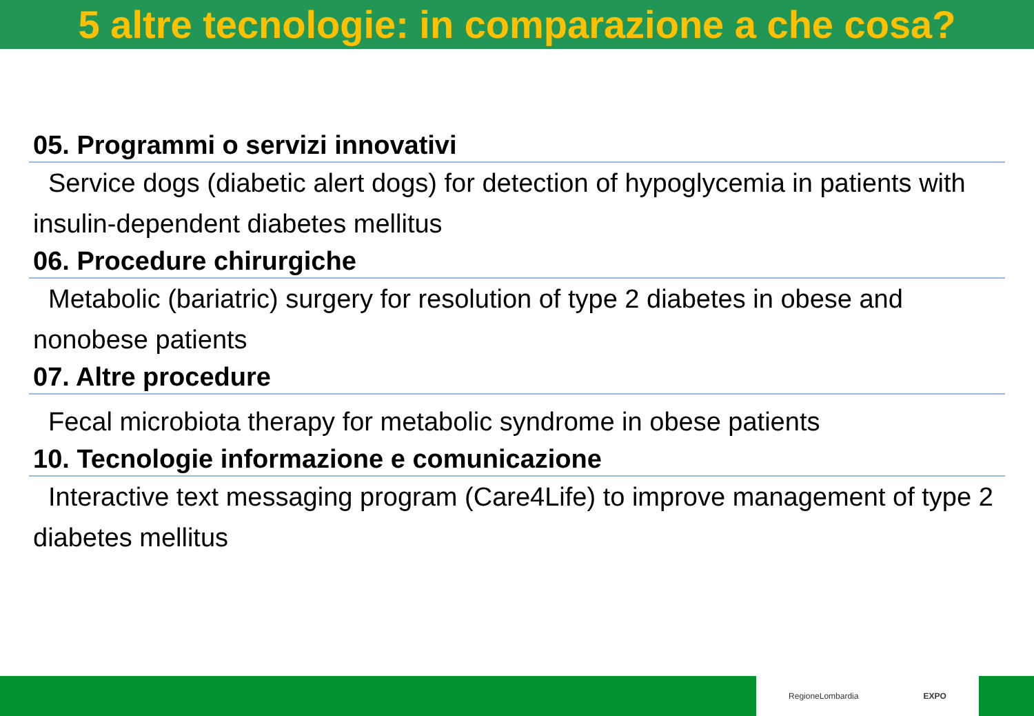5 altre tecnologie: in comparazione a che cosa?
05. Programmi o servizi innovativi
Service dogs (diabetic alert dogs) for detection of hypoglycemia in patients with insulin-dependent diabetes mellitus
06. Procedure chirurgiche
Metabolic (bariatric) surgery for resolution of type 2 diabetes in obese and nonobese patients
07. Altre procedure
Fecal microbiota therapy for metabolic syndrome in obese patients
10. Tecnologie informazione e comunicazione
Interactive text messaging program (Care4Life) to improve management of type 2 diabetes mellitus
RegioneLombardia EXPO